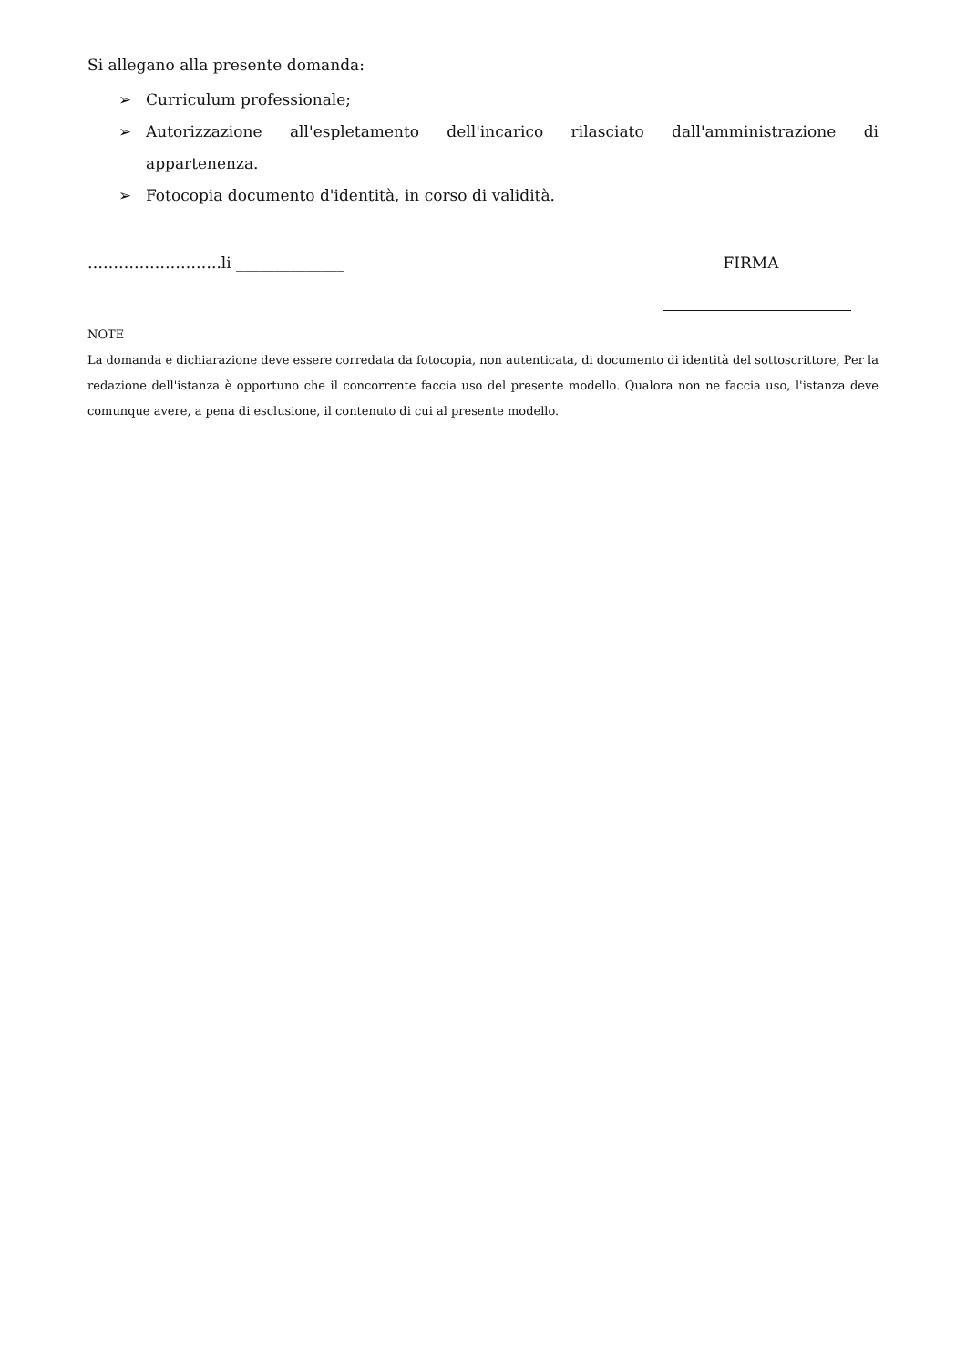Si allegano alla presente domanda:
➢ Curriculum professionale;
➢ Autorizzazione all'espletamento dell'incarico rilasciato dall'amministrazione di appartenenza.
➢ Fotocopia documento d'identità, in corso di validità.
……………………..li ______________ FIRMA
NOTE
La domanda e dichiarazione deve essere corredata da fotocopia, non autenticata, di documento di identità del sottoscrittore, Per la redazione dell'istanza è opportuno che il concorrente faccia uso del presente modello. Qualora non ne faccia uso, l'istanza deve comunque avere, a pena di esclusione, il contenuto di cui al presente modello.